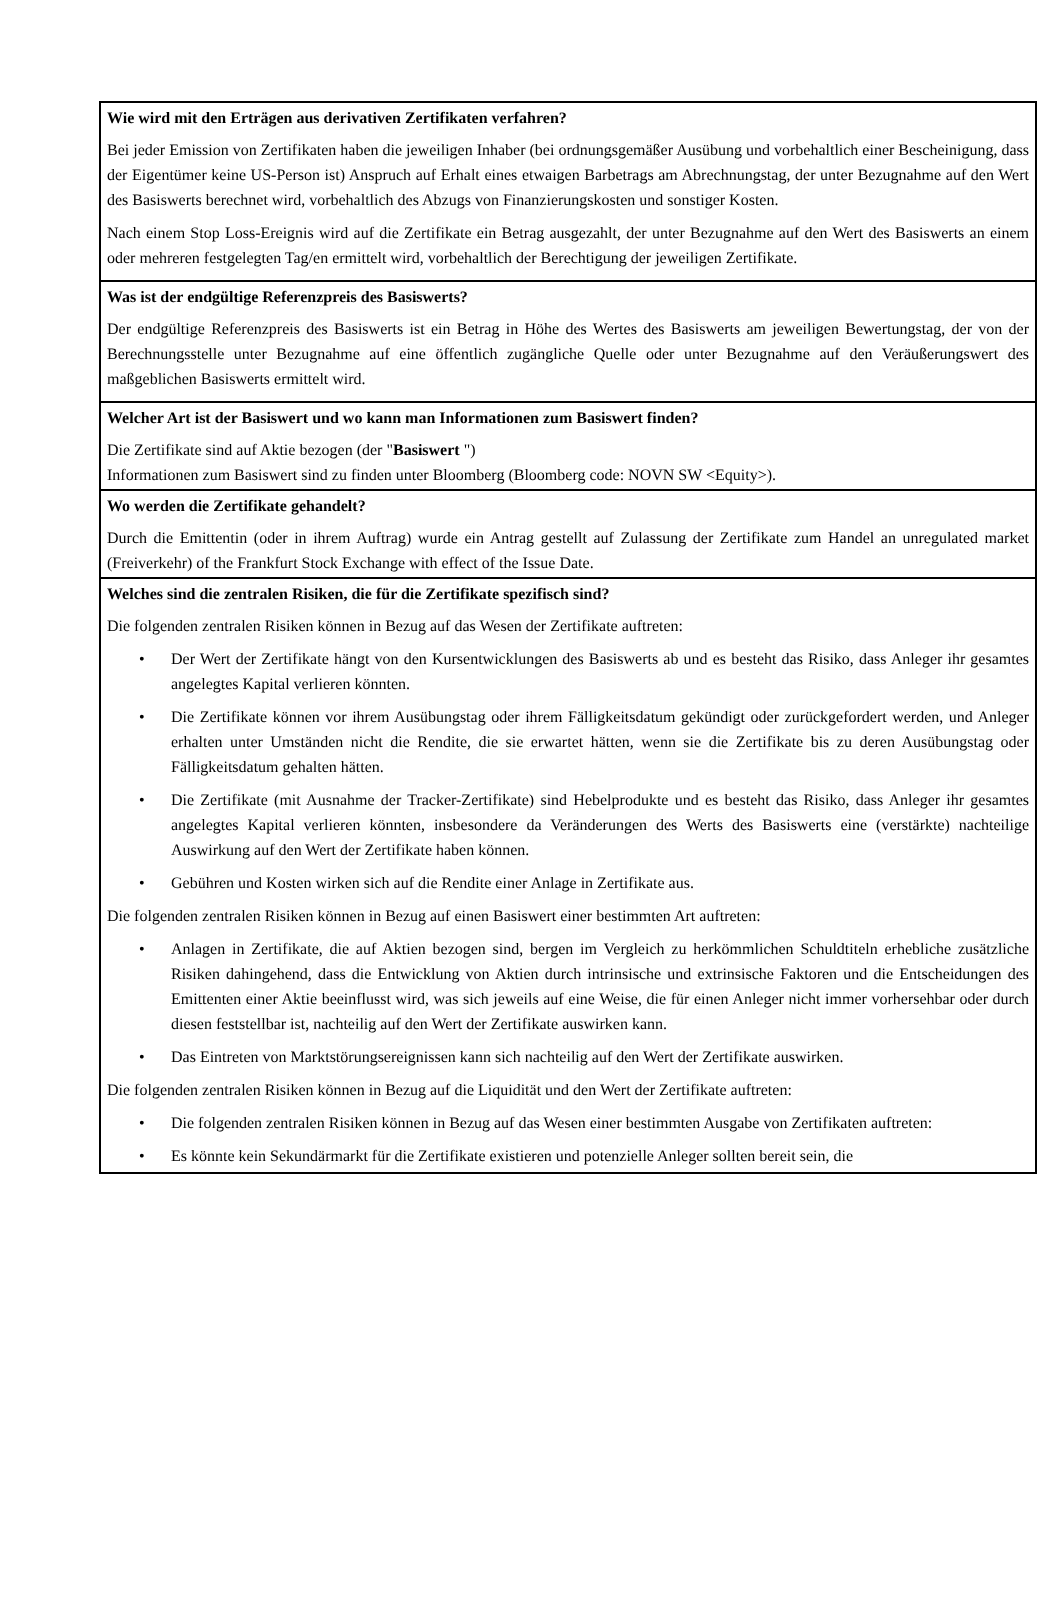Wie wird mit den Erträgen aus derivativen Zertifikaten verfahren?
Bei jeder Emission von Zertifikaten haben die jeweiligen Inhaber (bei ordnungsgemäßer Ausübung und vorbehaltlich einer Bescheinigung, dass der Eigentümer keine US-Person ist) Anspruch auf Erhalt eines etwaigen Barbetrags am Abrechnungstag, der unter Bezugnahme auf den Wert des Basiswerts berechnet wird, vorbehaltlich des Abzugs von Finanzierungskosten und sonstiger Kosten.
Nach einem Stop Loss-Ereignis wird auf die Zertifikate ein Betrag ausgezahlt, der unter Bezugnahme auf den Wert des Basiswerts an einem oder mehreren festgelegten Tag/en ermittelt wird, vorbehaltlich der Berechtigung der jeweiligen Zertifikate.
Was ist der endgültige Referenzpreis des Basiswerts?
Der endgültige Referenzpreis des Basiswerts ist ein Betrag in Höhe des Wertes des Basiswerts am jeweiligen Bewertungstag, der von der Berechnungsstelle unter Bezugnahme auf eine öffentlich zugängliche Quelle oder unter Bezugnahme auf den Veräußerungswert des maßgeblichen Basiswerts ermittelt wird.
Welcher Art ist der Basiswert und wo kann man Informationen zum Basiswert finden?
Die Zertifikate sind auf Aktie bezogen (der "Basiswert ")
Informationen zum Basiswert sind zu finden unter Bloomberg (Bloomberg code: NOVN SW <Equity>).
Wo werden die Zertifikate gehandelt?
Durch die Emittentin (oder in ihrem Auftrag) wurde ein Antrag gestellt auf Zulassung der Zertifikate zum Handel an unregulated market (Freiverkehr) of the Frankfurt Stock Exchange with effect of the Issue Date.
Welches sind die zentralen Risiken, die für die Zertifikate spezifisch sind?
Die folgenden zentralen Risiken können in Bezug auf das Wesen der Zertifikate auftreten:
• Der Wert der Zertifikate hängt von den Kursentwicklungen des Basiswerts ab und es besteht das Risiko, dass Anleger ihr gesamtes angelegtes Kapital verlieren könnten.
• Die Zertifikate können vor ihrem Ausübungstag oder ihrem Fälligkeitsdatum gekündigt oder zurückgefordert werden, und Anleger erhalten unter Umständen nicht die Rendite, die sie erwartet hätten, wenn sie die Zertifikate bis zu deren Ausübungstag oder Fälligkeitsdatum gehalten hätten.
• Die Zertifikate (mit Ausnahme der Tracker-Zertifikate) sind Hebelprodukte und es besteht das Risiko, dass Anleger ihr gesamtes angelegtes Kapital verlieren könnten, insbesondere da Veränderungen des Werts des Basiswerts eine (verstärkte) nachteilige Auswirkung auf den Wert der Zertifikate haben können.
• Gebühren und Kosten wirken sich auf die Rendite einer Anlage in Zertifikate aus.
Die folgenden zentralen Risiken können in Bezug auf einen Basiswert einer bestimmten Art auftreten:
• Anlagen in Zertifikate, die auf Aktien bezogen sind, bergen im Vergleich zu herkömmlichen Schuldtiteln erhebliche zusätzliche Risiken dahingehend, dass die Entwicklung von Aktien durch intrinsische und extrinsische Faktoren und die Entscheidungen des Emittenten einer Aktie beeinflusst wird, was sich jeweils auf eine Weise, die für einen Anleger nicht immer vorhersehbar oder durch diesen feststellbar ist, nachteilig auf den Wert der Zertifikate auswirken kann.
• Das Eintreten von Marktstörungsereignissen kann sich nachteilig auf den Wert der Zertifikate auswirken.
Die folgenden zentralen Risiken können in Bezug auf die Liquidität und den Wert der Zertifikate auftreten:
• Die folgenden zentralen Risiken können in Bezug auf das Wesen einer bestimmten Ausgabe von Zertifikaten auftreten:
• Es könnte kein Sekundärmarkt für die Zertifikate existieren und potenzielle Anleger sollten bereit sein, die